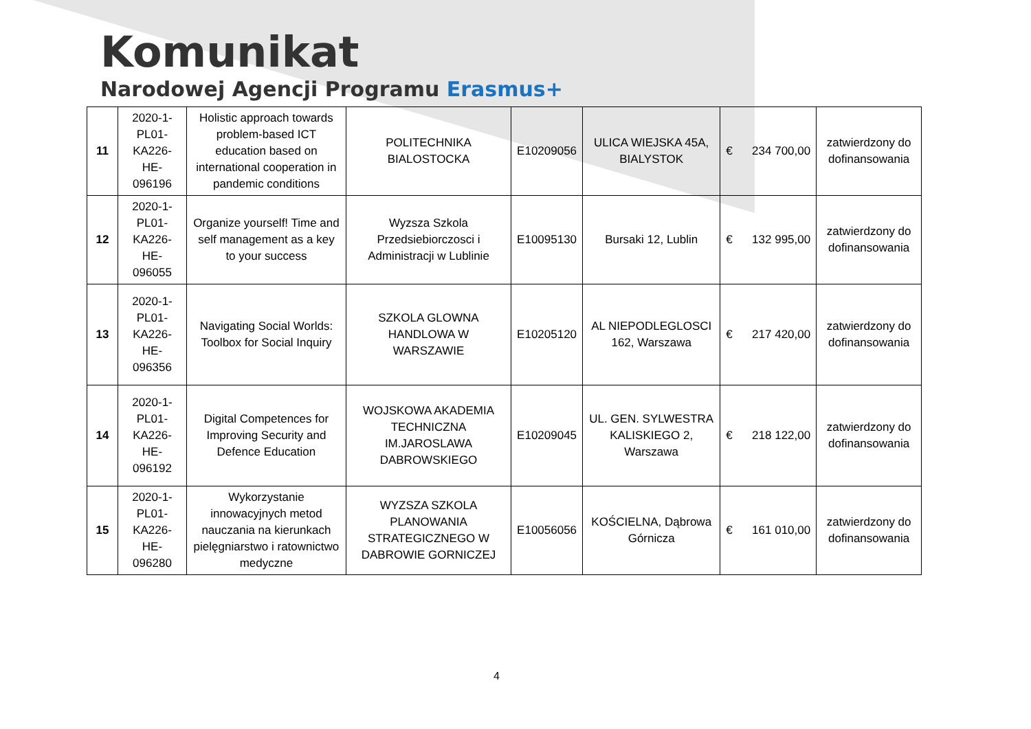Komunikat
Narodowej Agencji Programu Erasmus+
| 11 | 2020-1-PL01-KA226-HE-096196 | Holistic approach towards problem-based ICT education based on international cooperation in pandemic conditions | POLITECHNIKA BIALOSTOCKA | E10209056 | ULICA WIEJSKA 45A, BIALYSTOK | € 234 700,00 | zatwierdzony do dofinansowania |
| 12 | 2020-1-PL01-KA226-HE-096055 | Organize yourself! Time and self management as a key to your success | Wyzsza Szkola Przedsiebiorczosci i Administracji w Lublinie | E10095130 | Bursaki 12, Lublin | € 132 995,00 | zatwierdzony do dofinansowania |
| 13 | 2020-1-PL01-KA226-HE-096356 | Navigating Social Worlds: Toolbox for Social Inquiry | SZKOLA GLOWNA HANDLOWA W WARSZAWIE | E10205120 | AL NIEPODLEGLOSCI 162, Warszawa | € 217 420,00 | zatwierdzony do dofinansowania |
| 14 | 2020-1-PL01-KA226-HE-096192 | Digital Competences for Improving Security and Defence Education | WOJSKOWA AKADEMIA TECHNICZNA IM.JAROSLAWA DABROWSKIEGO | E10209045 | UL. GEN. SYLWESTRA KALISKIEGO 2, Warszawa | € 218 122,00 | zatwierdzony do dofinansowania |
| 15 | 2020-1-PL01-KA226-HE-096280 | Wykorzystanie innowacyjnych metod nauczania na kierunkach pielęgniarstwo i ratownictwo medyczne | WYZSZA SZKOLA PLANOWANIA STRATEGICZNEGO W DABROWIE GORNICZEJ | E10056056 | KOŚCIELNA, Dąbrowa Górnicza | € 161 010,00 | zatwierdzony do dofinansowania |
4